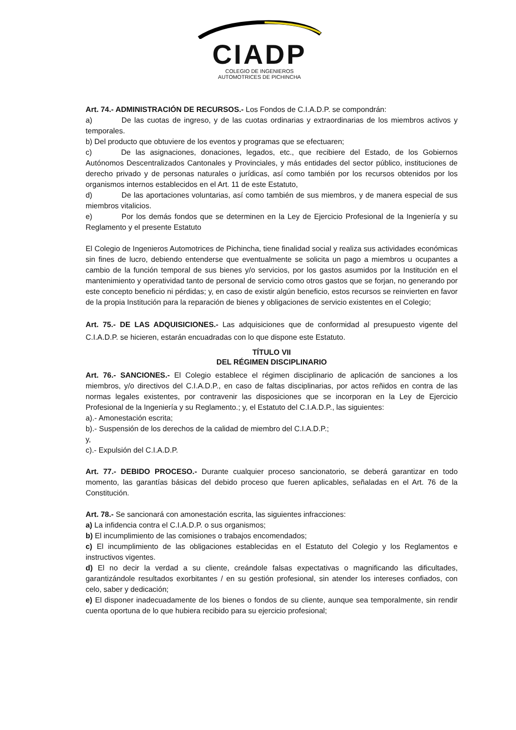CIADP
COLEGIO DE INGENIEROS
AUTOMOTRICES DE PICHINCHA
Art. 74.- ADMINISTRACIÓN DE RECURSOS.- Los Fondos de C.I.A.D.P. se compondrán:
a) De las cuotas de ingreso, y de las cuotas ordinarias y extraordinarias de los miembros activos y temporales.
b) Del producto que obtuviere de los eventos y programas que se efectuaren;
c) De las asignaciones, donaciones, legados, etc., que recibiere del Estado, de los Gobiernos Autónomos Descentralizados Cantonales y Provinciales, y más entidades del sector público, instituciones de derecho privado y de personas naturales o jurídicas, así como también por los recursos obtenidos por los organismos internos establecidos en el Art. 11 de este Estatuto,
d) De las aportaciones voluntarias, así como también de sus miembros, y de manera especial de sus miembros vitalicios.
e) Por los demás fondos que se determinen en la Ley de Ejercicio Profesional de la Ingeniería y su Reglamento y el presente Estatuto
El Colegio de Ingenieros Automotrices de Pichincha, tiene finalidad social y realiza sus actividades económicas sin fines de lucro, debiendo entenderse que eventualmente se solicita un pago a miembros u ocupantes a cambio de la función temporal de sus bienes y/o servicios, por los gastos asumidos por la Institución en el mantenimiento y operatividad tanto de personal de servicio como otros gastos que se forjan, no generando por este concepto beneficio ni pérdidas; y, en caso de existir algún beneficio, estos recursos se reinvierten en favor de la propia Institución para la reparación de bienes y obligaciones de servicio existentes en el Colegio;
Art. 75.- DE LAS ADQUISICIONES.- Las adquisiciones que de conformidad al presupuesto vigente del C.I.A.D.P. se hicieren, estarán encuadradas con lo que dispone este Estatuto.
TÍTULO VII
DEL RÉGIMEN DISCIPLINARIO
Art. 76.- SANCIONES.- El Colegio establece el régimen disciplinario de aplicación de sanciones a los miembros, y/o directivos del C.I.A.D.P., en caso de faltas disciplinarias, por actos reñidos en contra de las normas legales existentes, por contravenir las disposiciones que se incorporan en la Ley de Ejercicio Profesional de la Ingeniería y su Reglamento.; y, el Estatuto del C.I.A.D.P., las siguientes:
a).- Amonestación escrita;
b).- Suspensión de los derechos de la calidad de miembro del C.I.A.D.P.;
y,
c).- Expulsión del C.I.A.D.P.
Art. 77.- DEBIDO PROCESO.- Durante cualquier proceso sancionatorio, se deberá garantizar en todo momento, las garantías básicas del debido proceso que fueren aplicables, señaladas en el Art. 76 de la Constitución.
Art. 78.- Se sancionará con amonestación escrita, las siguientes infracciones:
a) La infidencia contra el C.I.A.D.P. o sus organismos;
b) El incumplimiento de las comisiones o trabajos encomendados;
c) El incumplimiento de las obligaciones establecidas en el Estatuto del Colegio y los Reglamentos e instructivos vigentes.
d) El no decir la verdad a su cliente, creándole falsas expectativas o magnificando las dificultades, garantizándole resultados exorbitantes / en su gestión profesional, sin atender los intereses confiados, con celo, saber y dedicación;
e) El disponer inadecuadamente de los bienes o fondos de su cliente, aunque sea temporalmente, sin rendir cuenta oportuna de lo que hubiera recibido para su ejercicio profesional;